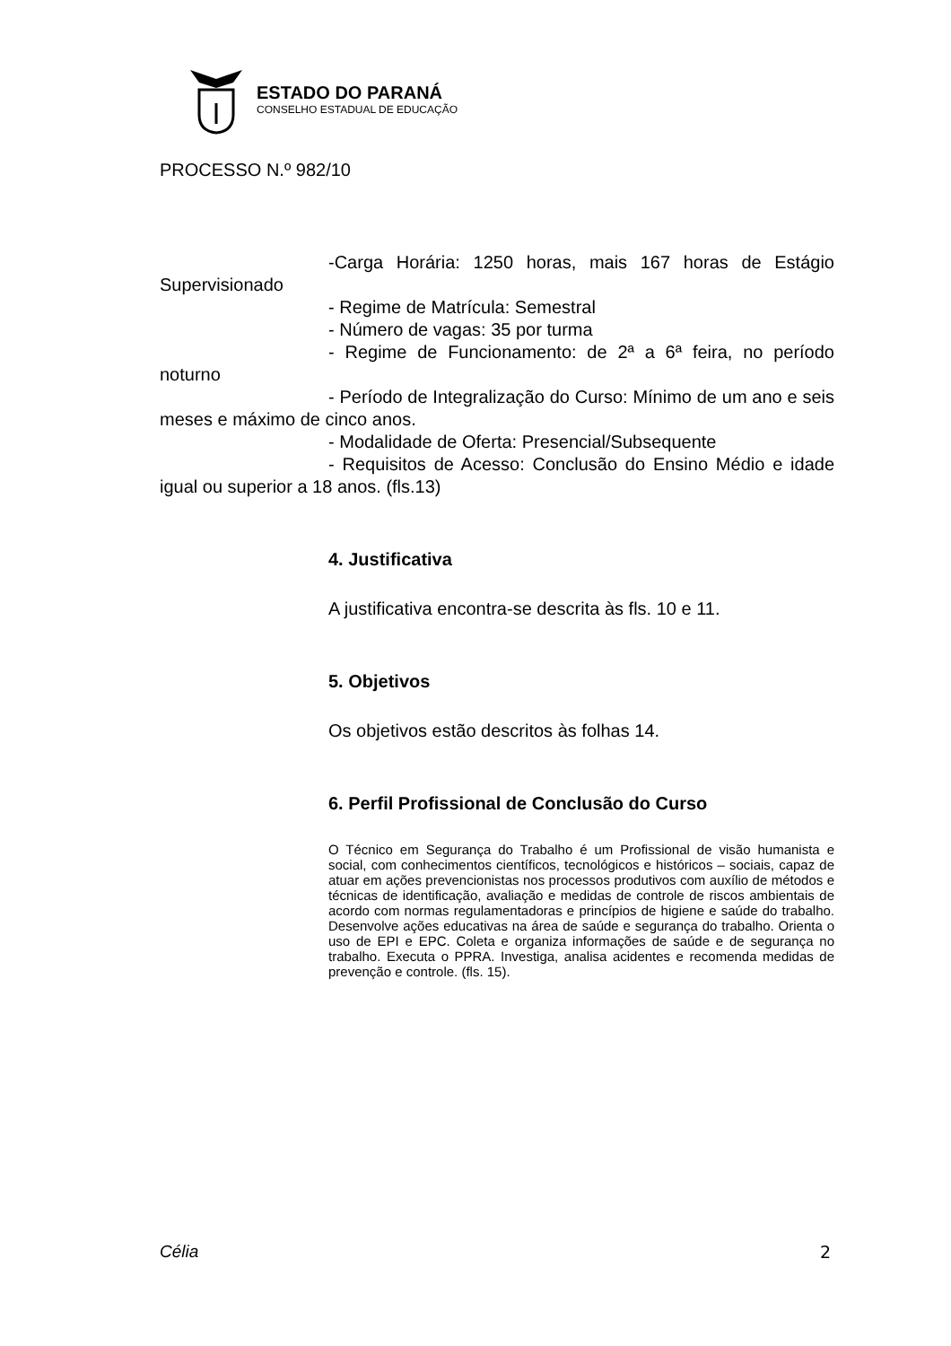ESTADO DO PARANÁ
CONSELHO ESTADUAL DE EDUCAÇÃO
PROCESSO N.º 982/10
-Carga Horária: 1250 horas, mais 167 horas de Estágio Supervisionado
- Regime de Matrícula: Semestral
- Número de vagas: 35 por turma
- Regime de Funcionamento: de 2ª a 6ª feira, no período noturno
- Período de Integralização do Curso: Mínimo de um ano e seis meses e máximo de cinco anos.
- Modalidade de Oferta: Presencial/Subsequente
- Requisitos de Acesso: Conclusão do Ensino Médio e idade igual ou superior a 18 anos. (fls.13)
4. Justificativa
A justificativa encontra-se descrita às fls. 10 e 11.
5. Objetivos
Os objetivos estão descritos às folhas 14.
6. Perfil Profissional de Conclusão do Curso
O Técnico em Segurança do Trabalho é um Profissional de visão humanista e social, com conhecimentos científicos, tecnológicos e históricos – sociais, capaz de atuar em ações prevencionistas nos processos produtivos com auxílio de métodos e técnicas de identificação, avaliação e medidas de controle de riscos ambientais de acordo com normas regulamentadoras e princípios de higiene e saúde do trabalho. Desenvolve ações educativas na área de saúde e segurança do trabalho. Orienta o uso de EPI e EPC. Coleta e organiza informações de saúde e de segurança no trabalho. Executa o PPRA. Investiga, analisa acidentes e recomenda medidas de prevenção e controle. (fls. 15).
Célia 2